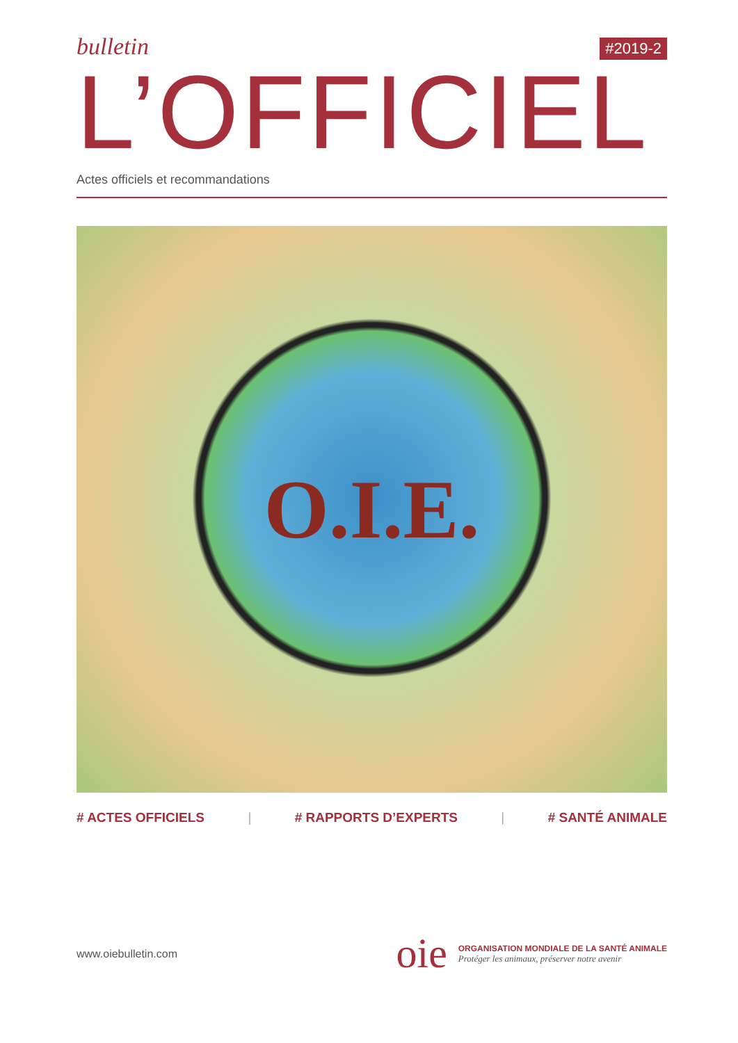bulletin
#2019-2
L’OFFICIEL
Actes officiels et recommandations
O.I.E.
# ACTES OFFICIELS | # RAPPORTS D’EXPERTS | # SANTÉ ANIMALE
www.oiebulletin.com
oie
ORGANISATION MONDIALE DE LA SANTÉ ANIMALE
Protéger les animaux, préserver notre avenir